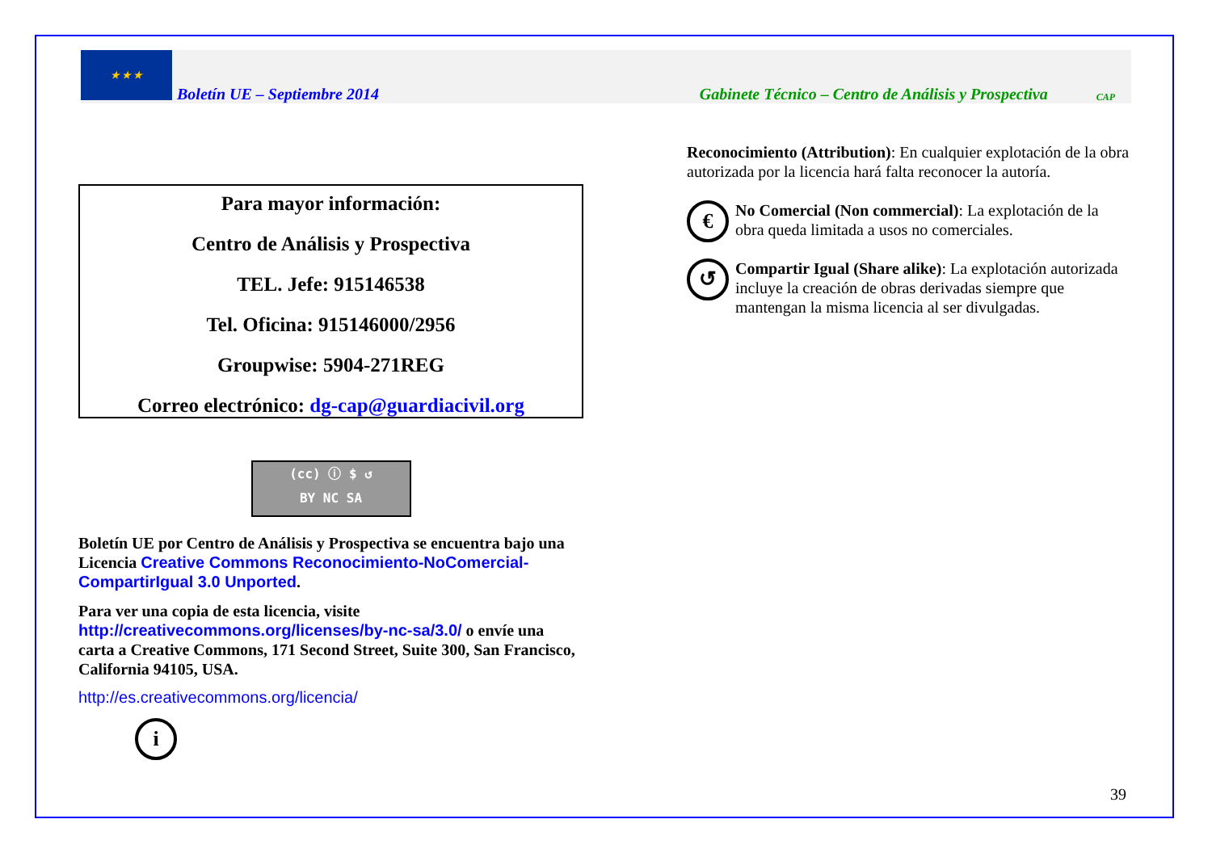★ ★ ★
Boletín UE – Septiembre 2014 Gabinete Técnico – Centro de Análisis y Prospectiva CAP
Para mayor información:
Centro de Análisis y Prospectiva
TEL. Jefe: 915146538
Tel. Oficina: 915146000/2956
Groupwise: 5904-271REG
Correo electrónico: dg-cap@guardiacivil.org
(cc) ⓘ $ ↺
BY NC SA
Boletín UE por Centro de Análisis y Prospectiva se encuentra bajo una Licencia Creative Commons Reconocimiento-NoComercial-CompartirIgual 3.0 Unported.
Para ver una copia de esta licencia, visite http://creativecommons.org/licenses/by-nc-sa/3.0/ o envíe una carta a Creative Commons, 171 Second Street, Suite 300, San Francisco, California 94105, USA.
http://es.creativecommons.org/licencia/
i
Reconocimiento (Attribution): En cualquier explotación de la obra autorizada por la licencia hará falta reconocer la autoría.
€ No Comercial (Non commercial): La explotación de la obra queda limitada a usos no comerciales.
↺ Compartir Igual (Share alike): La explotación autorizada incluye la creación de obras derivadas siempre que mantengan la misma licencia al ser divulgadas.
39